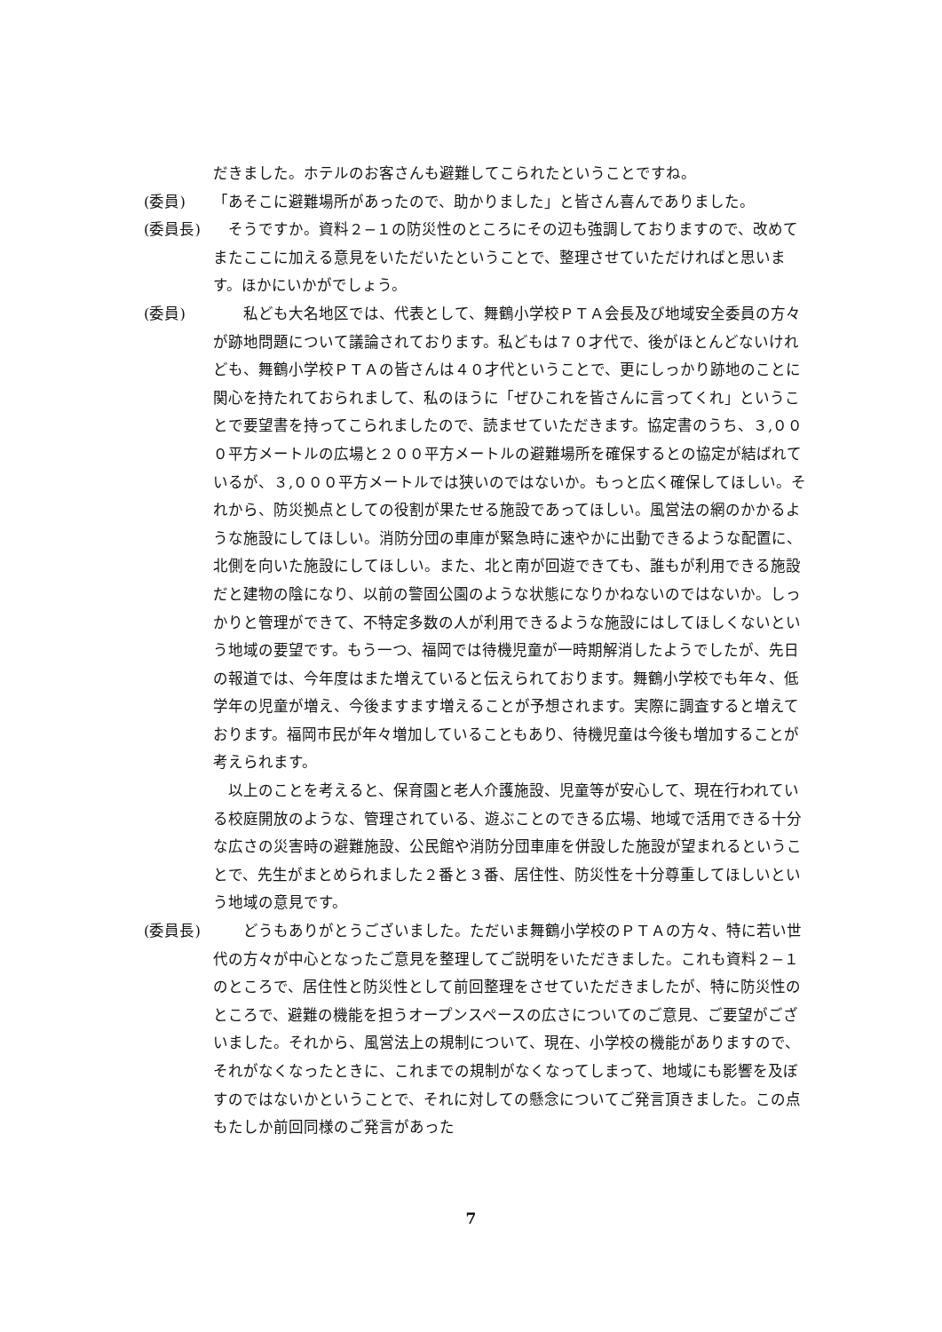だきました。ホテルのお客さんも避難してこられたということですね。
(委員) 「あそこに避難場所があったので、助かりました」と皆さん喜んでありました。
(委員長) 　そうですか。資料２−１の防災性のところにその辺も強調しておりますので、改めてまたここに加える意見をいただいたということで、整理させていただければと思います。ほかにいかがでしょう。
(委員) 　　私ども大名地区では、代表として、舞鶴小学校ＰＴＡ会長及び地域安全委員の方々が跡地問題について議論されております。私どもは７０才代で、後がほとんどないけれども、舞鶴小学校ＰＴＡの皆さんは４０才代ということで、更にしっかり跡地のことに関心を持たれておられまして、私のほうに「ぜひこれを皆さんに言ってくれ」ということで要望書を持ってこられましたので、読ませていただきます。協定書のうち、３,０００平方メートルの広場と２００平方メートルの避難場所を確保するとの協定が結ばれているが、３,０００平方メートルでは狭いのではないか。もっと広く確保してほしい。それから、防災拠点としての役割が果たせる施設であってほしい。風営法の網のかかるような施設にしてほしい。消防分団の車庫が緊急時に速やかに出動できるような配置に、北側を向いた施設にしてほしい。また、北と南が回遊できても、誰もが利用できる施設だと建物の陰になり、以前の警固公園のような状態になりかねないのではないか。しっかりと管理ができて、不特定多数の人が利用できるような施設にはしてほしくないという地域の要望です。もう一つ、福岡では待機児童が一時期解消したようでしたが、先日の報道では、今年度はまた増えていると伝えられております。舞鶴小学校でも年々、低学年の児童が増え、今後ますます増えることが予想されます。実際に調査すると増えております。福岡市民が年々増加していることもあり、待機児童は今後も増加することが考えられます。
　以上のことを考えると、保育園と老人介護施設、児童等が安心して、現在行われている校庭開放のような、管理されている、遊ぶことのできる広場、地域で活用できる十分な広さの災害時の避難施設、公民館や消防分団車庫を併設した施設が望まれるということで、先生がまとめられました２番と３番、居住性、防災性を十分尊重してほしいという地域の意見です。
(委員長) 　　どうもありがとうございました。ただいま舞鶴小学校のＰＴＡの方々、特に若い世代の方々が中心となったご意見を整理してご説明をいただきました。これも資料２−１のところで、居住性と防災性として前回整理をさせていただきましたが、特に防災性のところで、避難の機能を担うオープンスペースの広さについてのご意見、ご要望がございました。それから、風営法上の規制について、現在、小学校の機能がありますので、それがなくなったときに、これまでの規制がなくなってしまって、地域にも影響を及ぼすのではないかということで、それに対しての懸念についてご発言頂きました。この点もたしか前回同様のご発言があった
7